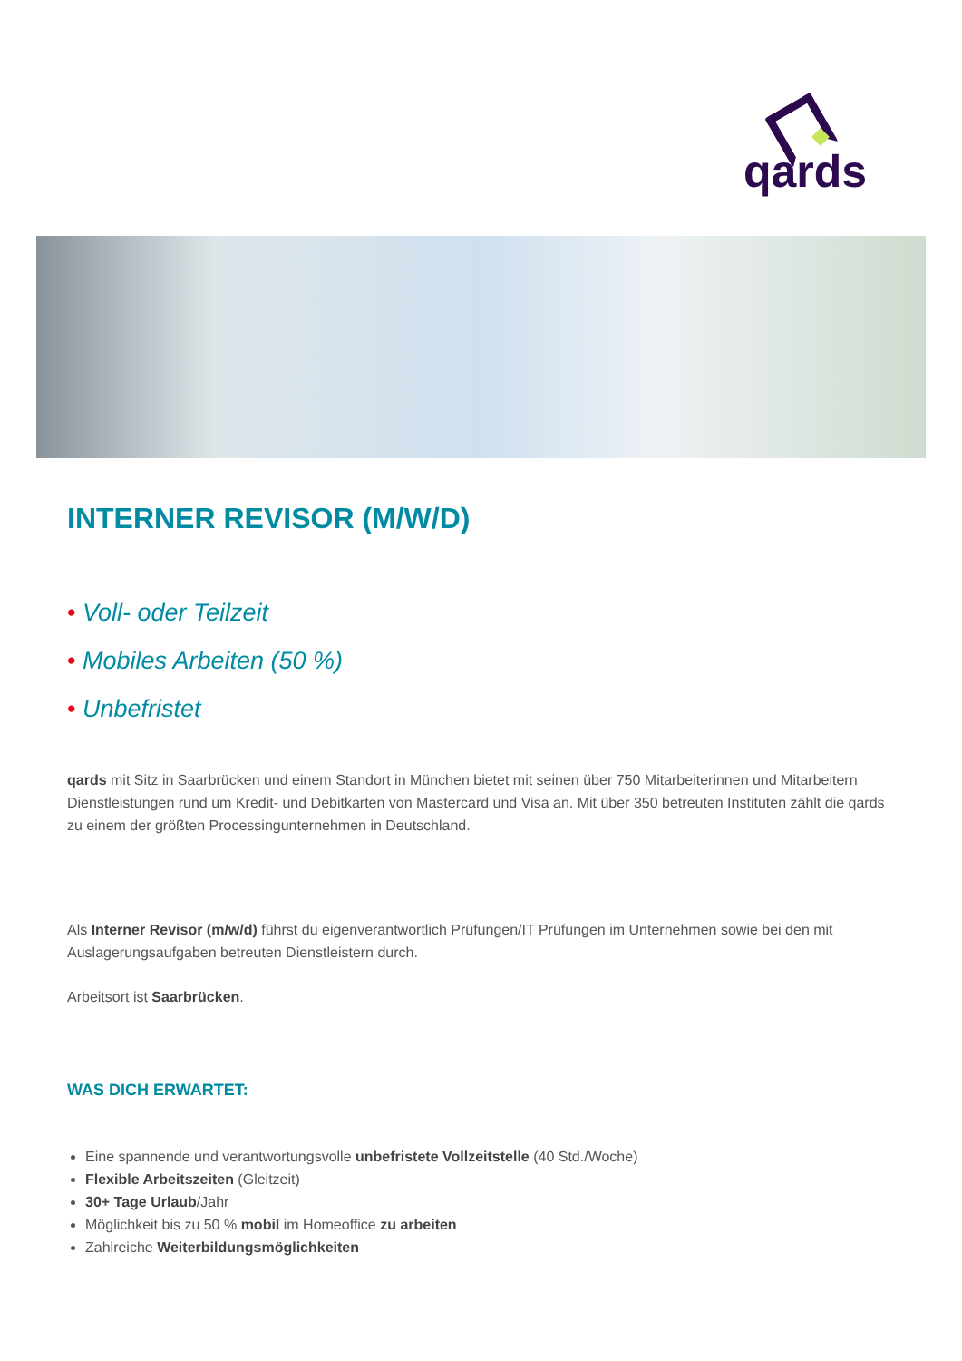qards
INTERNER REVISOR (M/W/D)
• Voll- oder Teilzeit
• Mobiles Arbeiten (50 %)
• Unbefristet
qards mit Sitz in Saarbrücken und einem Standort in München bietet mit seinen über 750 Mitarbeiterinnen und Mitarbeitern Dienstleistungen rund um Kredit- und Debitkarten von Mastercard und Visa an. Mit über 350 betreuten Instituten zählt die qards zu einem der größten Processingunternehmen in Deutschland.
Als Interner Revisor (m/w/d) führst du eigenverantwortlich Prüfungen/IT Prüfungen im Unternehmen sowie bei den mit Auslagerungsaufgaben betreuten Dienstleistern durch.
Arbeitsort ist Saarbrücken.
WAS DICH ERWARTET:
Eine spannende und verantwortungsvolle unbefristete Vollzeitstelle (40 Std./Woche)
Flexible Arbeitszeiten (Gleitzeit)
30+ Tage Urlaub/Jahr
Möglichkeit bis zu 50 % mobil im Homeoffice zu arbeiten
Zahlreiche Weiterbildungsmöglichkeiten